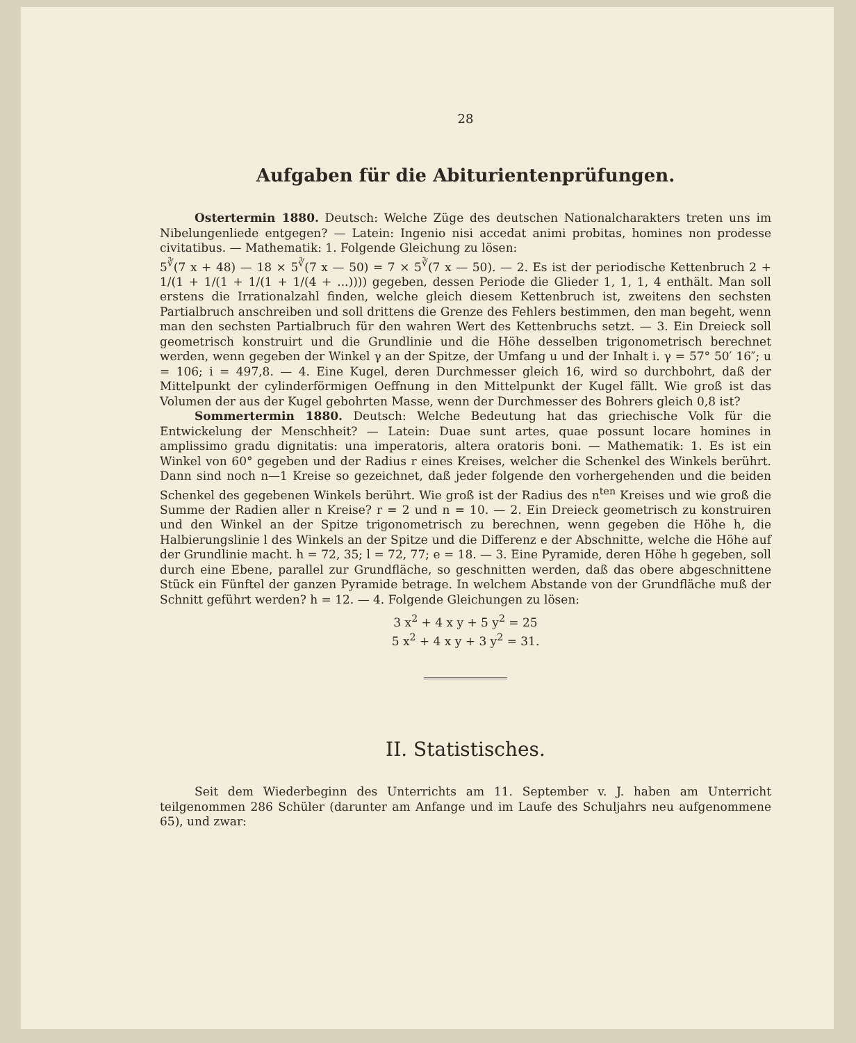28
Aufgaben für die Abiturientenprüfungen.
Ostertermin 1880. Deutsch: Welche Züge des deutschen Nationalcharakters treten uns im Nibelungenliede entgegen? — Latein: Ingenio nisi accedat animi probitas, homines non prodesse civitatibus. — Mathematik: 1. Folgende Gleichung zu lösen:
5<sup>∛</sup>(7 x + 48) — 18 × 5<sup>∛</sup>(7 x — 50) = 7 × 5<sup>∛</sup>(7 x — 50). — 2. Es ist der periodische Kettenbruch 2 + 1/(1 + 1/(1 + 1/(1 + 1/(4 + ...)))) gegeben, dessen Periode die Glieder 1, 1, 1, 4 enthält. Man soll erstens die Irrationalzahl finden, welche gleich diesem Kettenbruch ist, zweitens den sechsten Partialbruch anschreiben und soll drittens die Grenze des Fehlers bestimmen, den man begeht, wenn man den sechsten Partialbruch für den wahren Wert des Kettenbruchs setzt. — 3. Ein Dreieck soll geometrisch konstruirt und die Grundlinie und die Höhe desselben trigonometrisch berechnet werden, wenn gegeben der Winkel γ an der Spitze, der Umfang u und der Inhalt i. γ = 57° 50′ 16″; u = 106; i = 497,8. — 4. Eine Kugel, deren Durchmesser gleich 16, wird so durchbohrt, daß der Mittelpunkt der cylinderförmigen Oeffnung in den Mittelpunkt der Kugel fällt. Wie groß ist das Volumen der aus der Kugel gebohrten Masse, wenn der Durchmesser des Bohrers gleich 0,8 ist?
Sommertermin 1880. Deutsch: Welche Bedeutung hat das griechische Volk für die Entwickelung der Menschheit? — Latein: Duae sunt artes, quae possunt locare homines in amplissimo gradu dignitatis: una imperatoris, altera oratoris boni. — Mathematik: 1. Es ist ein Winkel von 60° gegeben und der Radius r eines Kreises, welcher die Schenkel des Winkels berührt. Dann sind noch n—1 Kreise so gezeichnet, daß jeder folgende den vorhergehenden und die beiden Schenkel des gegebenen Winkels berührt. Wie groß ist der Radius des n<sup>ten</sup> Kreises und wie groß die Summe der Radien aller n Kreise? r = 2 und n = 10. — 2. Ein Dreieck geometrisch zu konstruiren und den Winkel an der Spitze trigonometrisch zu berechnen, wenn gegeben die Höhe h, die Halbierungslinie l des Winkels an der Spitze und die Differenz e der Abschnitte, welche die Höhe auf der Grundlinie macht. h = 72, 35; l = 72, 77; e = 18. — 3. Eine Pyramide, deren Höhe h gegeben, soll durch eine Ebene, parallel zur Grundfläche, so geschnitten werden, daß das obere abgeschnittene Stück ein Fünftel der ganzen Pyramide betrage. In welchem Abstande von der Grundfläche muß der Schnitt geführt werden? h = 12. — 4. Folgende Gleichungen zu lösen:
3 x<sup>2</sup> + 4 x y + 5 y<sup>2</sup> = 25
5 x<sup>2</sup> + 4 x y + 3 y<sup>2</sup> = 31.
II. Statistisches.
Seit dem Wiederbeginn des Unterrichts am 11. September v. J. haben am Unterricht teilgenommen 286 Schüler (darunter am Anfange und im Laufe des Schuljahrs neu aufgenommene 65), und zwar: